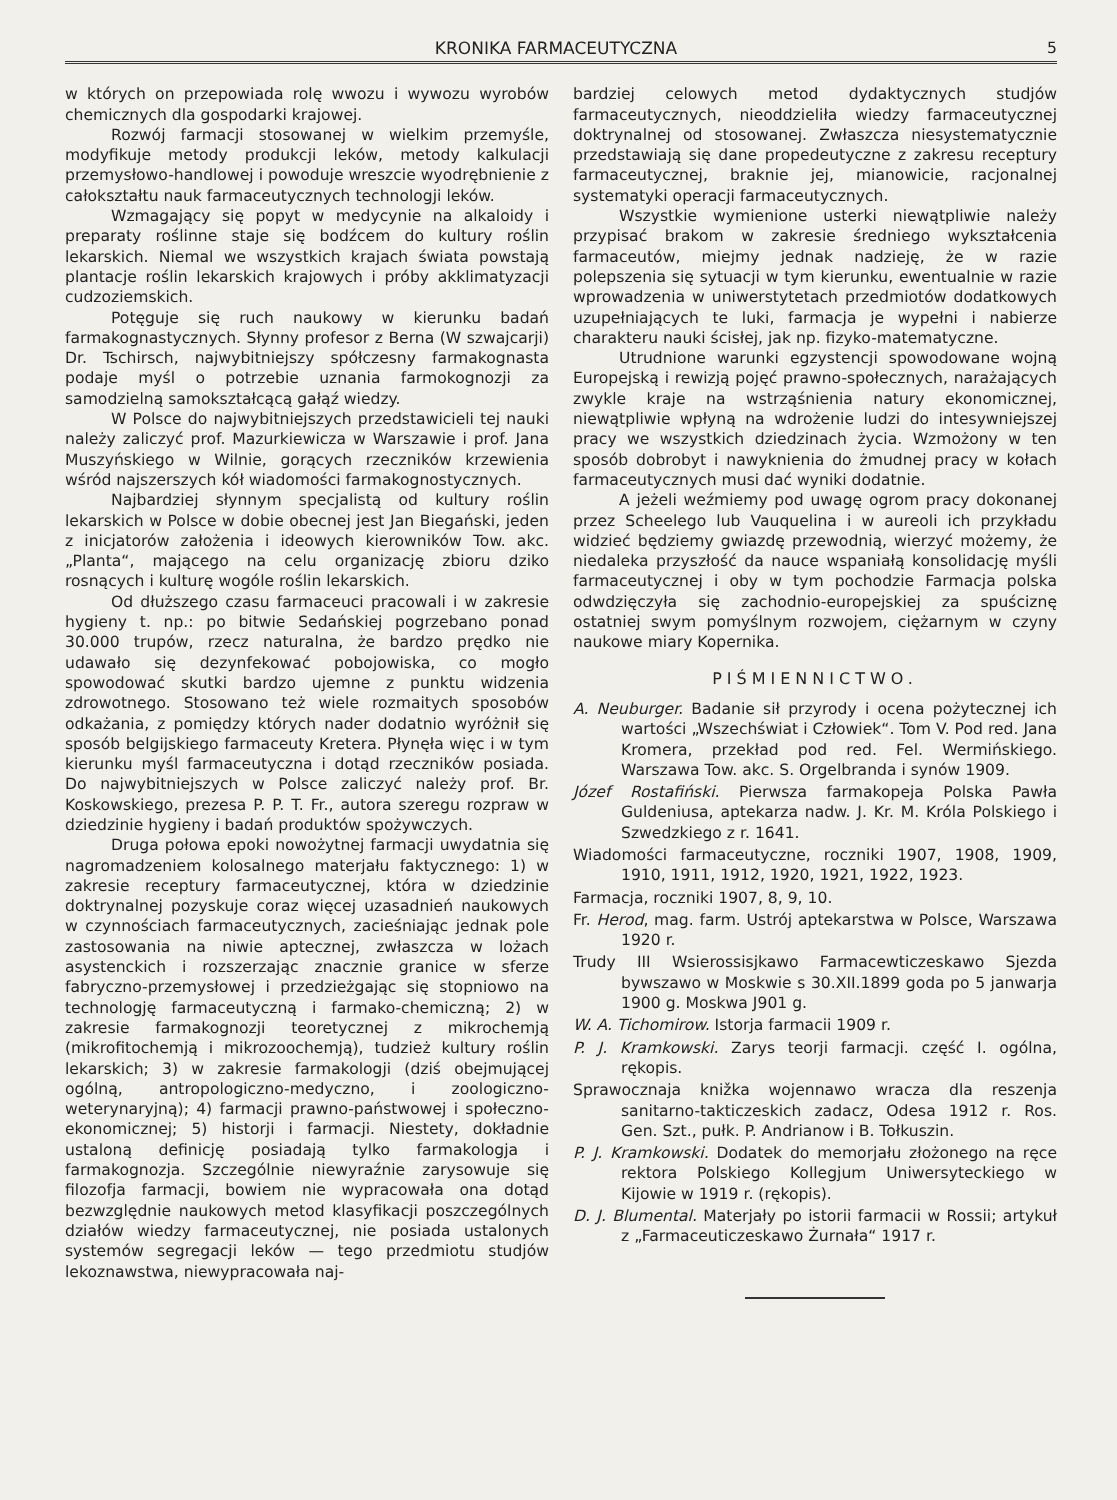KRONIKA FARMACEUTYCZNA 5
w których on przepowiada rolę wwozu i wywozu wyrobów chemicznych dla gospodarki krajowej.
Rozwój farmacji stosowanej w wielkim przemyśle, modyfikuje metody produkcji leków, metody kalkulacji przemysłowo-handlowej i powoduje wreszcie wyodrębnienie z całokształtu nauk farmaceutycznych technologji leków.
Wzmagający się popyt w medycynie na alkaloidy i preparaty roślinne staje się bodźcem do kultury roślin lekarskich. Niemal we wszystkich krajach świata powstają plantacje roślin lekarskich krajowych i próby akklimatyzacji cudzoziemskich.
Potęguje się ruch naukowy w kierunku badań farmakognastycznych. Słynny profesor z Berna (W szwajcarji) Dr. Tschirsch, najwybitniejszy spółczesny farmakognasta podaje myśl o potrzebie uznania farmokognozji za samodzielną samokształcącą gałąź wiedzy.
W Polsce do najwybitniejszych przedstawicieli tej nauki należy zaliczyć prof. Mazurkiewicza w Warszawie i prof. Jana Muszyńskiego w Wilnie, gorących rzeczników krzewienia wśród najszerszych kół wiadomości farmakognostycznych.
Najbardziej słynnym specjalistą od kultury roślin lekarskich w Polsce w dobie obecnej jest Jan Biegański, jeden z inicjatorów założenia i ideowych kierowników Tow. akc. „Planta“, mającego na celu organizację zbioru dziko rosnących i kulturę wogóle roślin lekarskich.
Od dłuższego czasu farmaceuci pracowali i w zakresie hygieny t. np.: po bitwie Sedańskiej pogrzebano ponad 30.000 trupów, rzecz naturalna, że bardzo prędko nie udawało się dezynfekować pobojowiska, co mogło spowodować skutki bardzo ujemne z punktu widzenia zdrowotnego. Stosowano też wiele rozmaitych sposobów odkażania, z pomiędzy których nader dodatnio wyróżnił się sposób belgijskiego farmaceuty Kretera. Płynęła więc i w tym kierunku myśl farmaceutyczna i dotąd rzeczników posiada. Do najwybitniejszych w Polsce zaliczyć należy prof. Br. Koskowskiego, prezesa P. P. T. Fr., autora szeregu rozpraw w dziedzinie hygieny i badań produktów spożywczych.
Druga połowa epoki nowożytnej farmacji uwydatnia się nagromadzeniem kolosalnego materjału faktycznego: 1) w zakresie receptury farmaceutycznej, która w dziedzinie doktrynalnej pozyskuje coraz więcej uzasadnień naukowych w czynnościach farmaceutycznych, zacieśniając jednak pole zastosowania na niwie aptecznej, zwłaszcza w lożach asystenckich i rozszerzając znacznie granice w sferze fabryczno-przemysłowej i przedzieżgając się stopniowo na technologję farmaceutyczną i farmako-chemiczną; 2) w zakresie farmakognozji teoretycznej z mikrochemją (mikrofitochemją i mikrozoochemją), tudzież kultury roślin lekarskich; 3) w zakresie farmakologji (dziś obejmującej ogólną, antropologiczno-medyczno, i zoologiczno-weterynaryjną); 4) farmacji prawno-państwowej i społeczno-ekonomicznej; 5) historji i farmacji. Niestety, dokładnie ustaloną definicję posiadają tylko farmakologja i farmakognozja. Szczególnie niewyraźnie zarysowuje się filozofja farmacji, bowiem nie wypracowała ona dotąd bezwzględnie naukowych metod klasyfikacji poszczególnych działów wiedzy farmaceutycznej, nie posiada ustalonych systemów segregacji leków — tego przedmiotu studjów lekoznawstwa, niewypracowała naj-
bardziej celowych metod dydaktycznych studjów farmaceutycznych, nieoddzieliła wiedzy farmaceutycznej doktrynalnej od stosowanej. Zwłaszcza niesystematycznie przedstawiają się dane propedeutyczne z zakresu receptury farmaceutycznej, braknie jej, mianowicie, racjonalnej systematyki operacji farmaceutycznych.
Wszystkie wymienione usterki niewątpliwie należy przypisać brakom w zakresie średniego wykształcenia farmaceutów, miejmy jednak nadzieję, że w razie polepszenia się sytuacji w tym kierunku, ewentualnie w razie wprowadzenia w uniwerstytetach przedmiotów dodatkowych uzupełniających te luki, farmacja je wypełni i nabierze charakteru nauki ścisłej, jak np. fizyko-matematyczne.
Utrudnione warunki egzystencji spowodowane wojną Europejską i rewizją pojęć prawno-społecznych, narażających zwykle kraje na wstrząśnienia natury ekonomicznej, niewątpliwie wpłyną na wdrożenie ludzi do intesywniejszej pracy we wszystkich dziedzinach życia. Wzmożony w ten sposób dobrobyt i nawyknienia do żmudnej pracy w kołach farmaceutycznych musi dać wyniki dodatnie.
A jeżeli weźmiemy pod uwagę ogrom pracy dokonanej przez Scheelego lub Vauquelina i w aureoli ich przykładu widzieć będziemy gwiazdę przewodnią, wierzyć możemy, że niedaleka przyszłość da nauce wspaniałą konsolidację myśli farmaceutycznej i oby w tym pochodzie Farmacja polska odwdzięczyła się zachodnio-europejskiej za spuściznę ostatniej swym pomyślnym rozwojem, ciężarnym w czyny naukowe miary Kopernika.
PIŚMIENNICTWO.
A. Neuburger. Badanie sił przyrody i ocena pożytecznej ich wartości „Wszechświat i Człowiek“. Tom V. Pod red. Jana Kromera, przekład pod red. Fel. Wermińskiego. Warszawa Tow. akc. S. Orgelbranda i synów 1909.
Józef Rostafiński. Pierwsza farmakopeja Polska Pawła Guldeniusa, aptekarza nadw. J. Kr. M. Króla Polskiego i Szwedzkiego z r. 1641.
Wiadomości farmaceutyczne, roczniki 1907, 1908, 1909, 1910, 1911, 1912, 1920, 1921, 1922, 1923.
Farmacja, roczniki 1907, 8, 9, 10.
Fr. Herod, mag. farm. Ustrój aptekarstwa w Polsce, Warszawa 1920 r.
Trudy III Wsierossisjkawo Farmacewticzeskawo Sjezda bywszawo w Moskwie s 30.XII.1899 goda po 5 janwarja 1900 g. Moskwa J901 g.
W. A. Tichomirow. Istorja farmacii 1909 r.
P. J. Kramkowski. Zarys teorji farmacji. część I. ogólna, rękopis.
Sprawocznaja knižka wojennawo wracza dla reszenja sanitarno-takticzeskich zadacz, Odesa 1912 r. Ros. Gen. Szt., pułk. P. Andrianow i B. Tołkuszin.
P. J. Kramkowski. Dodatek do memorjału złożonego na ręce rektora Polskiego Kollegjum Uniwersyteckiego w Kijowie w 1919 r. (rękopis).
D. J. Blumental. Materjały po istorii farmacii w Rossii; artykuł z „Farmaceuticzeskawo Żurnała“ 1917 r.